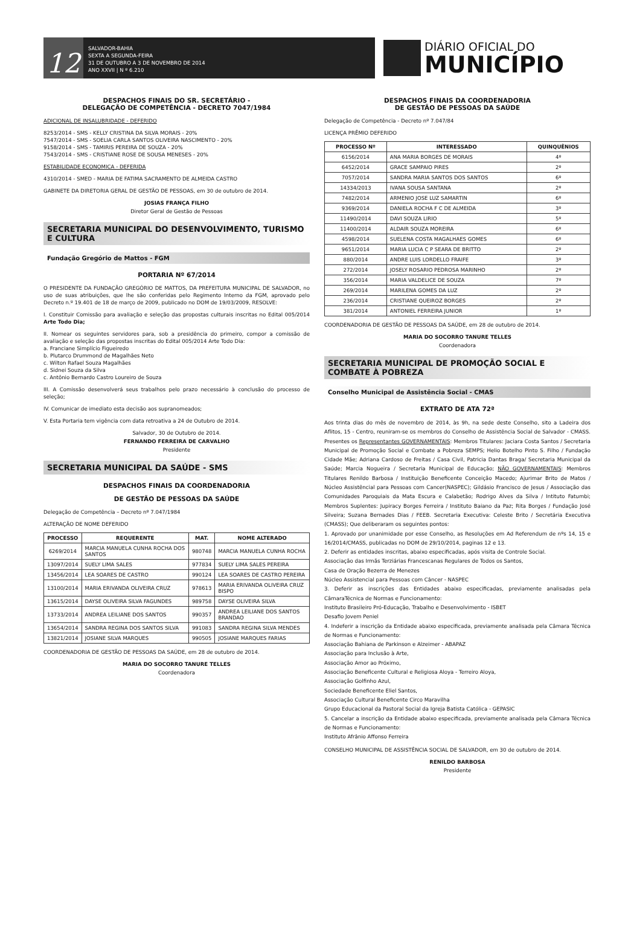12
SALVADOR-BAHIA
SEXTA A SEGUNDA-FEIRA
31 DE OUTUBRO A 3 DE NOVEMBRO DE 2014
ANO XXVII | N º 6.210
DIÁRIO OFICIAL DO
MUNICÍPIO
DESPACHOS FINAIS DO SR. SECRETÁRIO -
DELEGAÇÃO DE COMPETÊNCIA - DECRETO 7047/1984
ADICIONAL DE INSALUBRIDADE - DEFERIDO
8253/2014 - SMS - KELLY CRISTINA DA SILVA MORAIS - 20%
7547/2014 - SMS - SOELIA CARLA SANTOS OLIVEIRA NASCIMENTO - 20%
9158/2014 - SMS - TAMIRIS PEREIRA DE SOUZA - 20%
7543/2014 - SMS - CRISTIANE ROSE DE SOUSA MENESES - 20%
ESTABILIDADE ECONOMICA - DEFERIDA
4310/2014 - SMED - MARIA DE FATIMA SACRAMENTO DE ALMEIDA CASTRO
GABINETE DA DIRETORIA GERAL DE GESTÃO DE PESSOAS, em 30 de outubro de 2014.
JOSIAS FRANÇA FILHO
Diretor Geral de Gestão de Pessoas
SECRETARIA MUNICIPAL DO DESENVOLVIMENTO, TURISMO E CULTURA
Fundação Gregório de Mattos - FGM
PORTARIA Nº 67/2014
O PRESIDENTE DA FUNDAÇÃO GREGÓRIO DE MATTOS, DA PREFEITURA MUNICIPAL DE SALVADOR, no uso de suas atribuições, que lhe são conferidas pelo Regimento Interno da FGM, aprovado pelo Decreto n.º 19.401 de 18 de março de 2009, publicado no DOM de 19/03/2009, RESOLVE:
I. Constituir Comissão para avaliação e seleção das propostas culturais inscritas no Edital 005/2014 Arte Todo Dia;
II. Nomear os seguintes servidores para, sob a presidência do primeiro, compor a comissão de avaliação e seleção das propostas inscritas do Edital 005/2014 Arte Todo Dia:
a. Franciane Simplício Figueiredo
b. Plutarco Drummond de Magalhães Neto
c. Wilton Rafael Souza Magalhães
d. Sidnei Souza da Silva
c. Antônio Bernardo Castro Loureiro de Souza
III. A Comissão desenvolverá seus trabalhos pelo prazo necessário à conclusão do processo de seleção;
IV. Comunicar de imediato esta decisão aos supranomeados;
V. Esta Portaria tem vigência com data retroativa a 24 de Outubro de 2014.
Salvador, 30 de Outubro de 2014.
FERNANDO FERREIRA DE CARVALHO
Presidente
SECRETARIA MUNICIPAL DA SAÚDE - SMS
DESPACHOS FINAIS DA COORDENADORIA
DE GESTÃO DE PESSOAS DA SAÚDE
Delegação de Competência – Decreto nº 7.047/1984
ALTERAÇÃO DE NOME DEFERIDO
| PROCESSO | REQUERENTE | MAT. | NOME ALTERADO |
| --- | --- | --- | --- |
| 6269/2014 | MARCIA MANUELA CUNHA ROCHA DOS SANTOS | 980748 | MARCIA MANUELA CUNHA ROCHA |
| 13097/2014 | SUELY LIMA SALES | 977834 | SUELY LIMA SALES PEREIRA |
| 13456/2014 | LEA SOARES DE CASTRO | 990124 | LEA SOARES DE CASTRO PEREIRA |
| 13100/2014 | MARIA ERIVANDA OLIVEIRA CRUZ | 978613 | MARIA ERIVANDA OLIVEIRA CRUZ BISPO |
| 13615/2014 | DAYSE OLIVEIRA SILVA FAGUNDES | 989758 | DAYSE OLIVEIRA SILVA |
| 13733/2014 | ANDREA LEILIANE DOS SANTOS | 990357 | ANDREA LEILIANE DOS SANTOS BRANDAO |
| 13654/2014 | SANDRA REGINA DOS SANTOS SILVA | 991083 | SANDRA REGINA SILVA MENDES |
| 13821/2014 | JOSIANE SILVA MARQUES | 990505 | JOSIANE MARQUES FARIAS |
COORDENADORIA DE GESTÃO DE PESSOAS DA SAÚDE, em 28 de outubro de 2014.
MARIA DO SOCORRO TANURE TELLES
Coordenadora
DESPACHOS FINAIS DA COORDENADORIA
DE GESTÃO DE PESSOAS DA SAÚDE
Delegação de Competência - Decreto nº 7.047/84
LICENÇA PRÊMIO DEFERIDO
| PROCESSO Nº | INTERESSADO | QUINQUÊNIOS |
| --- | --- | --- |
| 6156/2014 | ANA MARIA BORGES DE MORAIS | 4º |
| 6452/2014 | GRACE SAMPAIO PIRES | 2º |
| 7057/2014 | SANDRA MARIA SANTOS DOS SANTOS | 6º |
| 14334/2013 | IVANA SOUSA SANTANA | 2º |
| 7482/2014 | ARMENIO JOSE LUZ SAMARTIN | 6º |
| 9369/2014 | DANIELA ROCHA F C DE ALMEIDA | 3º |
| 11490/2014 | DAVI SOUZA LIRIO | 5º |
| 11400/2014 | ALDAIR SOUZA MOREIRA | 6º |
| 4598/2014 | SUELENA COSTA MAGALHAES GOMES | 6º |
| 9651/2014 | MARIA LUCIA C P SEARA DE BRITTO | 2º |
| 880/2014 | ANDRE LUIS LORDELLO FRAIFE | 3º |
| 272/2014 | JOSELY ROSARIO PEDROSA MARINHO | 2º |
| 356/2014 | MARIA VALDELICE DE SOUZA | 7º |
| 269/2014 | MARILENA GOMES DA LUZ | 2º |
| 236/2014 | CRISTIANE QUEIROZ BORGES | 2º |
| 381/2014 | ANTONIEL FERREIRA JUNIOR | 1º |
COORDENADORIA DE GESTÃO DE PESSOAS DA SAÚDE, em 28 de outubro de 2014.
MARIA DO SOCORRO TANURE TELLES
Coordenadora
SECRETARIA MUNICIPAL DE PROMOÇÃO SOCIAL E COMBATE À POBREZA
Conselho Municipal de Assistência Social - CMAS
EXTRATO DE ATA 72ª
Aos trinta dias do mês de novembro de 2014, às 9h, na sede deste Conselho, sito a Ladeira dos Aflitos, 15 - Centro, reuniram-se os membros do Conselho de Assistência Social de Salvador - CMASS. Presentes os Representantes GOVERNAMENTAIS: Membros Titulares: Jaciara Costa Santos / Secretaria Municipal de Promoção Social e Combate a Pobreza SEMPS; Helio Botelho Pinto S. Filho / Fundação Cidade Mãe; Adriana Cardoso de Freitas / Casa Civil, Patricia Dantas Braga/ Secretaria Municipal da Saúde; Marcia Nogueira / Secretaria Municipal de Educação; NÃO GOVERNAMENTAIS: Membros Titulares Renildo Barbosa / Instituição Beneficente Conceição Macedo; Ajurimar Brito de Matos / Núcleo Assistêncial para Pessoas com Cancer(NASPEC); Gildásio Francisco de Jesus / Associação das Comunidades Paroquiais da Mata Escura e Calabetão; Rodrigo Alves da Silva / Intituto Fatumbi; Membros Suplentes: Jupiracy Borges Ferreira / Instituto Baiano da Paz; Rita Borges / Fundação José Silveira; Suzana Bernades Dias / FEEB. Secretaria Executiva: Celeste Brito / Secretária Executiva (CMASS); Que deliberaram os seguintes pontos:
1. Aprovado por unanimidade por esse Conselho, as Resoluções em Ad Referendum de nºs 14, 15 e 16/2014/CMASS, publicadas no DOM de 29/10/2014, paginas 12 e 13.
2. Deferir as entidades inscritas, abaixo especificadas, após visita de Controle Social.
Associação das Irmãs Terziárias Francescanas Regulares de Todos os Santos,
Casa de Oração Bezerra de Menezes
Núcleo Assistencial para Pessoas com Câncer - NASPEC
3. Deferir as inscrições das Entidades abaixo especificadas, previamente analisadas pela CâmaraTécnica de Normas e Funcionamento:
Instituto Brasileiro Pró-Educação, Trabalho e Desenvolvimento - ISBET
Desafio Jovem Peniel
4. Indeferir a inscrição da Entidade abaixo especificada, previamente analisada pela Câmara Técnica de Normas e Funcionamento:
Associação Bahiana de Parkinson e Alzeimer - ABAPAZ
Associação para Inclusão à Arte,
Associação Amor ao Próximo,
Associação Beneficente Cultural e Religiosa Aloya - Terreiro Aloya,
Associação Golfinho Azul,
Sociedade Beneficente Eliel Santos,
Associação Cultural Beneficente Circo Maravilha
Grupo Educacional da Pastoral Social da Igreja Batista Católica - GEPASIC
5. Cancelar a inscrição da Entidade abaixo especificada, previamente analisada pela Câmara Técnica de Normas e Funcionamento:
Instituto Afrânio Affonso Ferreira
CONSELHO MUNICIPAL DE ASSISTÊNCIA SOCIAL DE SALVADOR, em 30 de outubro de 2014.
RENILDO BARBOSA
Presidente